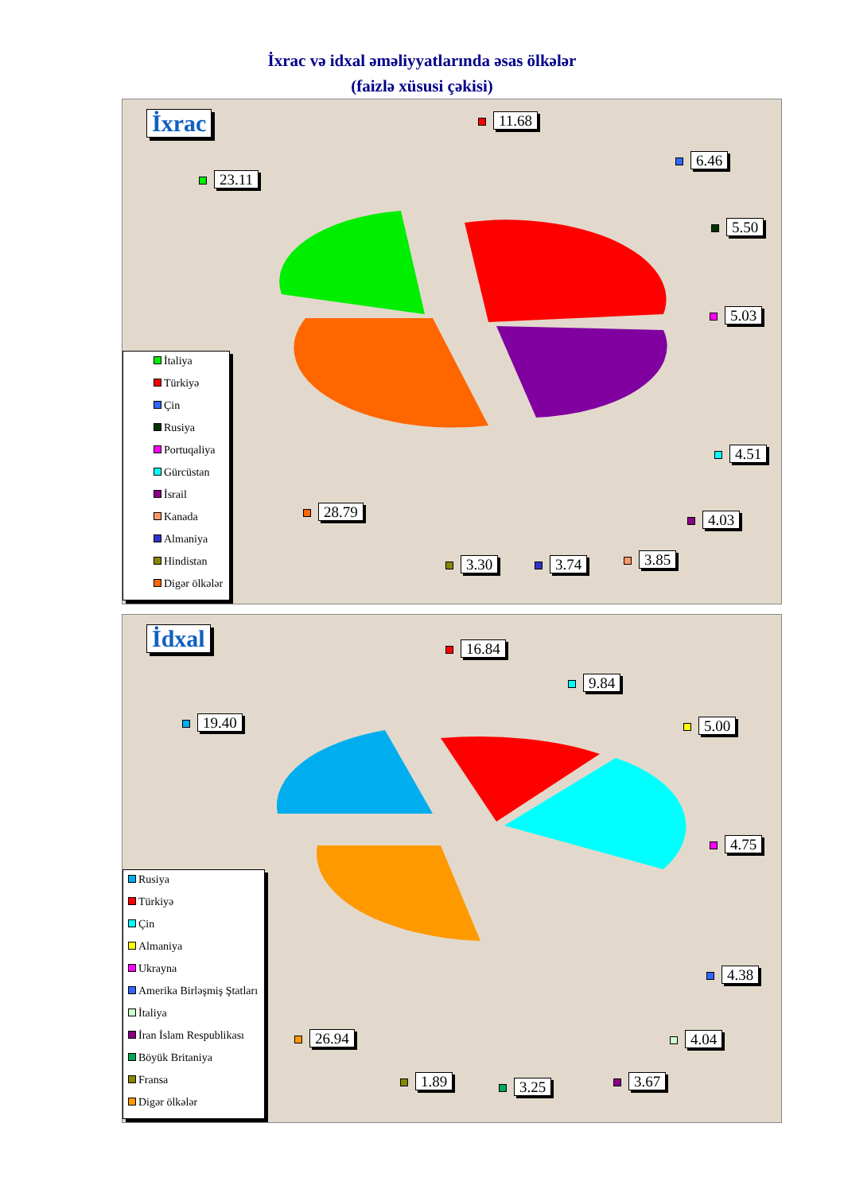İxrac və idxal əməliyyatlarında əsas ölkələr
(faizlə xüsusi çəkisi)
İxrac
23.11
11.68
6.46
5.50
5.03
4.51
4.03
3.85
3.74
3.30
28.79
İtaliya
Türkiyə
Çin
Rusiya
Portuqaliya
Gürcüstan
İsrail
Kanada
Almaniya
Hindistan
Digər ölkələr
İdxal
19.40
16.84
9.84
5.00
4.75
4.38
4.04
3.67
3.25
1.89
26.94
Rusiya
Türkiyə
Çin
Almaniya
Ukrayna
Amerika Birləşmiş Ştatları
İtaliya
İran İslam Respublikası
Böyük Britaniya
Fransa
Digər ölkələr